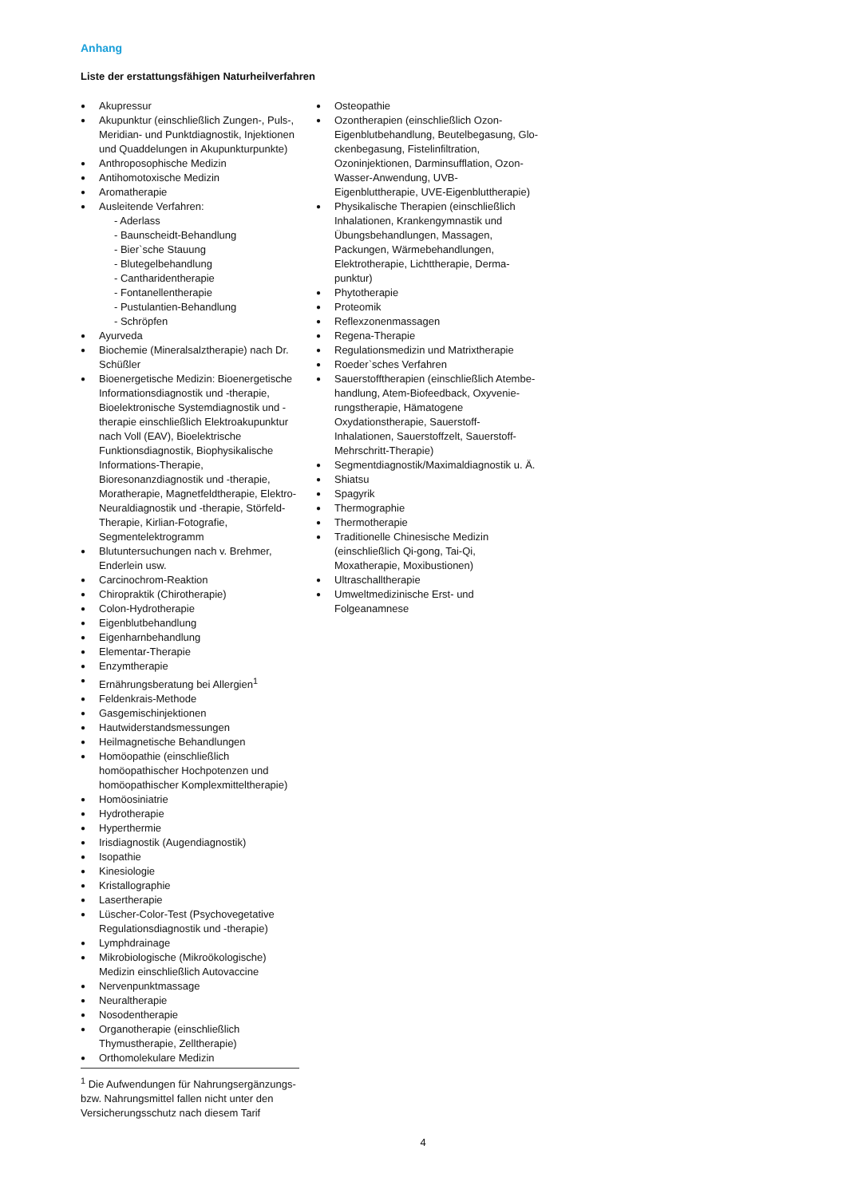Anhang
Liste der erstattungsfähigen Naturheilverfahren
Akupressur
Akupunktur (einschließlich Zungen-, Puls-, Meridian- und Punktdiagnostik, Injektionen und Quaddelungen in Akupunkturpunkte)
Anthroposophische Medizin
Antihomotoxische Medizin
Aromatherapie
Ausleitende Verfahren:
- Aderlass
- Baunscheidt-Behandlung
- Bier`sche Stauung
- Blutegelbehandlung
- Canthariden­therapie
- Fontanellentherapie
- Pustulantien-Behandlung
- Schröpfen
Ayurveda
Biochemie (Mineralsalztherapie) nach Dr. Schüßler
Bioenergetische Medizin: Bioenergetische Informationsdiagnostik und -therapie, Bioelektronische Systemdiagnostik und -therapie einschließlich Elektroakupunktur nach Voll (EAV), Bioelektrische Funktionsdia­gnostik, Biophysikalische Informations-Therapie, Bioresonanzdiagnostik und -therapie, Morathe­rapie, Magnetfeldtherapie, Elektro-Neuraldiagnostik und -therapie, Störfeld-Therapie, Kirlian-Fotografie, Segmentelektro­gramm
Blutuntersuchungen nach v. Brehmer, Enderlein usw.
Carcinochrom-Reaktion
Chiropraktik (Chirotherapie)
Colon-Hydrotherapie
Eigenblutbehandlung
Eigenharnbehandlung
Elementar-Therapie
Enzymtherapie
Ernährungsberatung bei Allergien<sup>1</sup>
Feldenkrais-Methode
Gasgemischinjektionen
Hautwiderstandsmessungen
Heilmagnetische Behandlungen
Homöopathie (einschließlich homöopathischer Hochpotenzen und homöopathischer Komplex­mitteltherapie)
Homöosiniatrie
Hydrotherapie
Hyperthermie
Irisdiagnostik (Augendiagnostik)
Isopathie
Kinesiologie
Kristallographie
Lasertherapie
Lüscher-Color-Test (Psychovegetative Regulati­onsdiagnostik und -therapie)
Lymphdrainage
Mikrobiologische (Mikroökologische) Medizin einschließlich Autovaccine
Nervenpunktmassage
Neuraltherapie
Nosodentherapie
Organotherapie (einschließlich Thymustherapie, Zelltherapie)
Orthomolekulare Medizin
Osteopathie
Ozontherapien (einschließlich Ozon-Eigenblutbehandlung, Beutelbegasung, Glo­ckenbegasung, Fistelinfiltration, Ozoninjektio­nen, Darminsufflation, Ozon-Wasser-Anwendung, UVB-Eigenbluttherapie, UVE-Eigenbluttherapie)
Physikalische Therapien (einschließlich Inhalati­onen, Krankengymnastik und Übungsbehand­lungen, Massagen, Packungen, Wärmebehand­lungen, Elektrotherapie, Lichttherapie, Derma­punktur)
Phytotherapie
Proteomik
Reflexzonenmassagen
Regena-Therapie
Regulationsmedizin und Matrixtherapie
Roeder`sches Verfahren
Sauerstofftherapien (einschließlich Atembe­handlung, Atem-Biofeedback, Oxyvenie­rungstherapie, Hämatogene Oxydationsthera­pie, Sauerstoff-Inhalationen, Sauerstoffzelt, Sauerstoff-Mehrschritt-Therapie)
Segmentdiagnostik/Maximaldiagnostik u. Ä.
Shiatsu
Spagyrik
Thermographie
Thermotherapie
Traditionelle Chinesische Medizin (einschließlich Qi-gong, Tai-Qi, Moxatherapie, Moxibustionen)
Ultraschalltherapie
Umweltmedizinische Erst- und Folgeanamnese
<sup>1</sup> Die Aufwendungen für Nahrungsergänzungs- bzw. Nahrungsmittel fallen nicht unter den Versiche­rungsschutz nach diesem Tarif
4